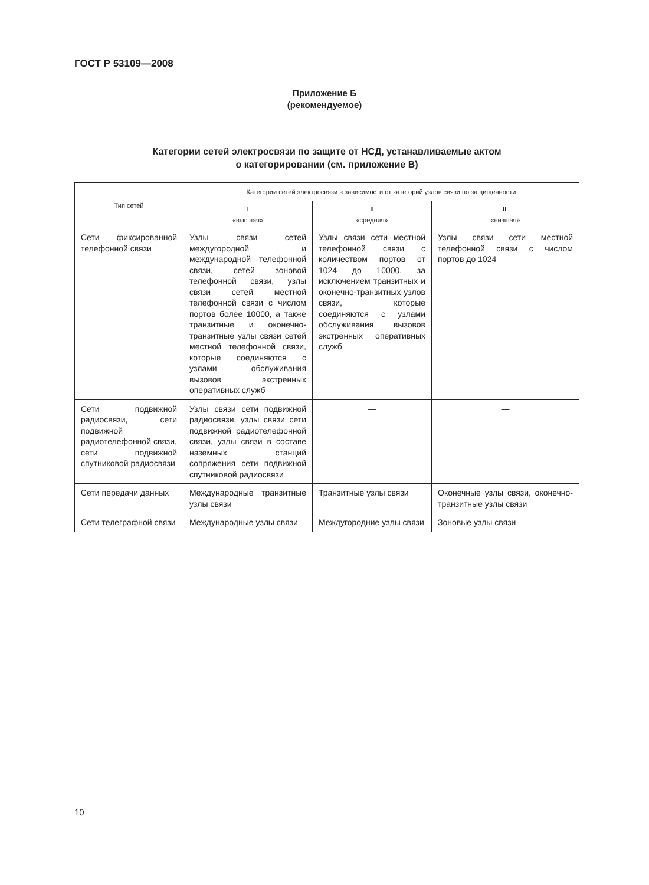ГОСТ Р 53109—2008
Приложение Б
(рекомендуемое)
Категории сетей электросвязи по защите от НСД, устанавливаемые актом
о категорировании (см. приложение В)
| Тип сетей | Категории сетей электросвязи в зависимости от категорий узлов связи по защищенности | | |
| --- | --- | --- | --- |
| | I «высшая» | II «средняя» | III «низшая» |
| Сети фиксированной телефонной связи | Узлы связи сетей междугородной и международной телефонной связи, сетей зоновой телефонной связи, узлы связи сетей местной телефонной связи с числом портов более 10000, а также транзитные и оконечно-транзитные узлы связи сетей местной телефонной связи, которые соединяются с узлами обслуживания вызовов экстренных оперативных служб | Узлы связи сети местной телефонной связи с количеством портов от 1024 до 10000, за исключением транзитных и оконечно-транзитных узлов связи, которые соединяются с узлами обслуживания вызовов экстренных оперативных служб | Узлы связи сети местной телефонной связи с числом портов до 1024 |
| Сети подвижной радиосвязи, сети подвижной радиотелефонной связи, сети подвижной спутниковой радиосвязи | Узлы связи сети подвижной радиосвязи, узлы связи сети подвижной радиотелефонной связи, узлы связи в составе наземных станций сопряжения сети подвижной спутниковой радиосвязи | — | — |
| Сети передачи данных | Международные транзитные узлы связи | Транзитные узлы связи | Оконечные узлы связи, оконечно-транзитные узлы связи |
| Сети телеграфной связи | Международные узлы связи | Междугородние узлы связи | Зоновые узлы связи |
10